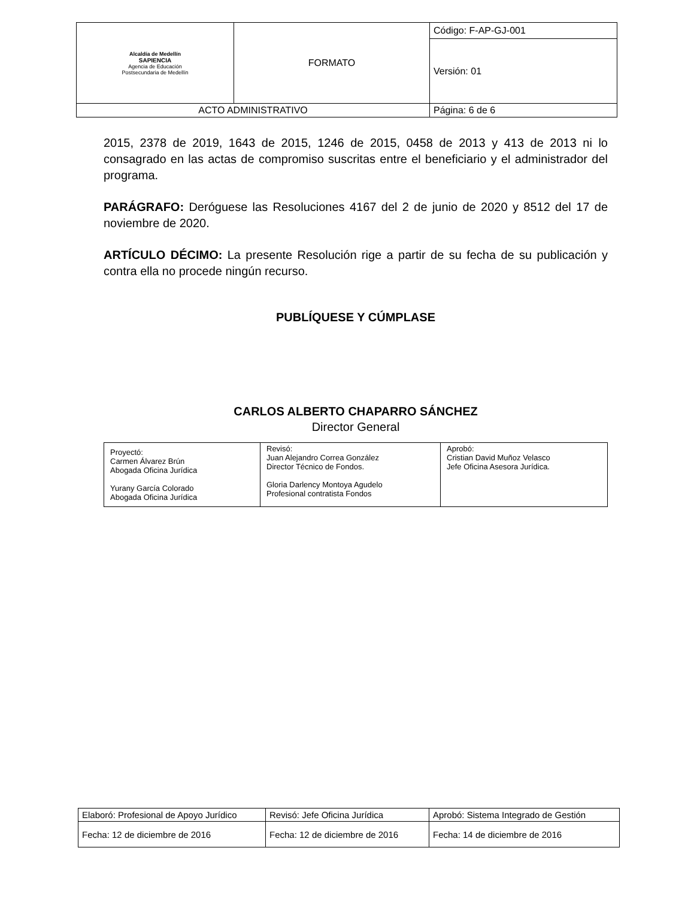| Alcaldía de Medellín SAPIENCIA Agencia de Educación Postsecundaria de Medellín | FORMATO | Código: F-AP-GJ-001 |
| | | Versión: 01 |
| ACTO ADMINISTRATIVO | | Página: 6 de 6 |
2015, 2378 de 2019, 1643 de 2015, 1246 de 2015, 0458 de 2013 y 413 de 2013 ni lo consagrado en las actas de compromiso suscritas entre el beneficiario y el administrador del programa.
PARÁGRAFO: Deróguese las Resoluciones 4167 del 2 de junio de 2020 y 8512 del 17 de noviembre de 2020.
ARTÍCULO DÉCIMO: La presente Resolución rige a partir de su fecha de su publicación y contra ella no procede ningún recurso.
PUBLÍQUESE Y CÚMPLASE
CARLOS ALBERTO CHAPARRO SÁNCHEZ
Director General
| Proyectó: Carmen Álvarez Brún Abogada Oficina Jurídica Yurany García Colorado Abogada Oficina Jurídica | Revisó: Juan Alejandro Correa González Director Técnico de Fondos. Gloria Darlency Montoya Agudelo Profesional contratista Fondos | Aprobó: Cristian David Muñoz Velasco Jefe Oficina Asesora Jurídica. |
| Elaboró: Profesional de Apoyo Jurídico | Revisó: Jefe Oficina Jurídica | Aprobó: Sistema Integrado de Gestión |
| Fecha: 12 de diciembre de 2016 | Fecha: 12 de diciembre de 2016 | Fecha: 14 de diciembre de 2016 |